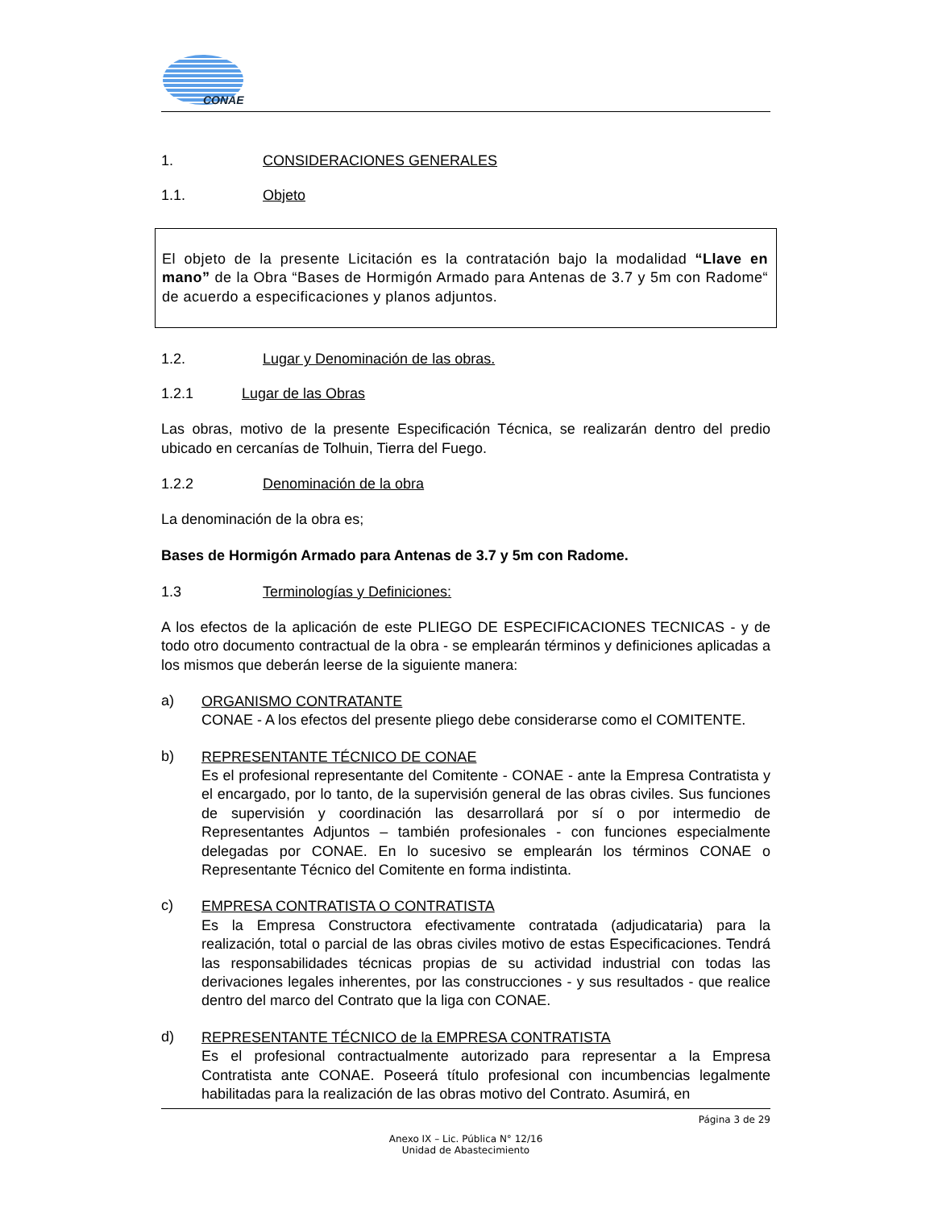CONAE
1. CONSIDERACIONES GENERALES
1.1. Objeto
El objeto de la presente Licitación es la contratación bajo la modalidad “Llave en mano” de la Obra “Bases de Hormigón Armado para Antenas de 3.7 y 5m con Radome“ de acuerdo a especificaciones y planos adjuntos.
1.2. Lugar y Denominación de las obras.
1.2.1 Lugar de las Obras
Las obras, motivo de la presente Especificación Técnica, se realizarán dentro del predio ubicado en cercanías de Tolhuin, Tierra del Fuego.
1.2.2 Denominación de la obra
La denominación de la obra es;
Bases de Hormigón Armado para Antenas de 3.7 y 5m con Radome.
1.3 Terminologías y Definiciones:
A los efectos de la aplicación de este PLIEGO DE ESPECIFICACIONES TECNICAS - y de todo otro documento contractual de la obra - se emplearán términos y definiciones aplicadas a los mismos que deberán leerse de la siguiente manera:
a)
ORGANISMO CONTRATANTE
CONAE - A los efectos del presente pliego debe considerarse como el COMITENTE.
b)
REPRESENTANTE TÉCNICO DE CONAE
Es el profesional representante del Comitente - CONAE - ante la Empresa Contratista y el encargado, por lo tanto, de la supervisión general de las obras civiles. Sus funciones de supervisión y coordinación las desarrollará por sí o por intermedio de Representantes Adjuntos – también profesionales - con funciones especialmente delegadas por CONAE. En lo sucesivo se emplearán los términos CONAE o Representante Técnico del Comitente en forma indistinta.
c)
EMPRESA CONTRATISTA O CONTRATISTA
Es la Empresa Constructora efectivamente contratada (adjudicataria) para la realización, total o parcial de las obras civiles motivo de estas Especificaciones. Tendrá las responsabilidades técnicas propias de su actividad industrial con todas las derivaciones legales inherentes, por las construcciones - y sus resultados - que realice dentro del marco del Contrato que la liga con CONAE.
d)
REPRESENTANTE TÉCNICO de la EMPRESA CONTRATISTA
Es el profesional contractualmente autorizado para representar a la Empresa Contratista ante CONAE. Poseerá título profesional con incumbencias legalmente habilitadas para la realización de las obras motivo del Contrato. Asumirá, en
Página 3 de 29
Anexo IX – Lic. Pública N° 12/16
Unidad de Abastecimiento